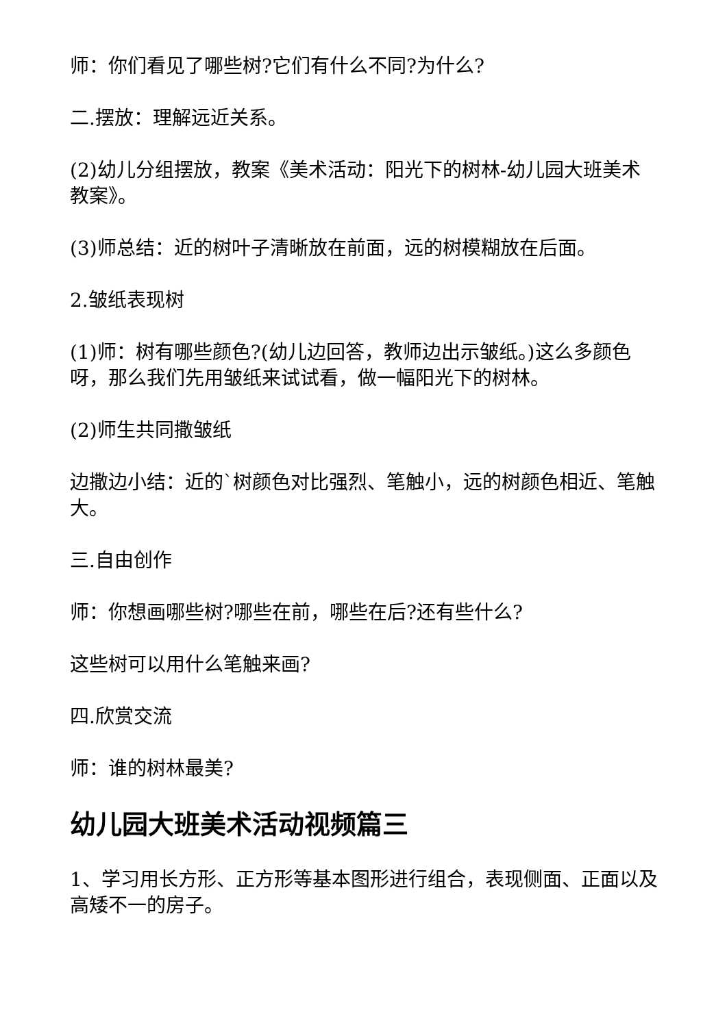师：你们看见了哪些树?它们有什么不同?为什么?
二.摆放：理解远近关系。
(2)幼儿分组摆放，教案《美术活动：阳光下的树林-幼儿园大班美术教案》。
(3)师总结：近的树叶子清晰放在前面，远的树模糊放在后面。
2.皱纸表现树
(1)师：树有哪些颜色?(幼儿边回答，教师边出示皱纸。)这么多颜色呀，那么我们先用皱纸来试试看，做一幅阳光下的树林。
(2)师生共同撒皱纸
边撒边小结：近的`树颜色对比强烈、笔触小，远的树颜色相近、笔触大。
三.自由创作
师：你想画哪些树?哪些在前，哪些在后?还有些什么?
这些树可以用什么笔触来画?
四.欣赏交流
师：谁的树林最美?
幼儿园大班美术活动视频篇三
1、学习用长方形、正方形等基本图形进行组合，表现侧面、正面以及高矮不一的房子。